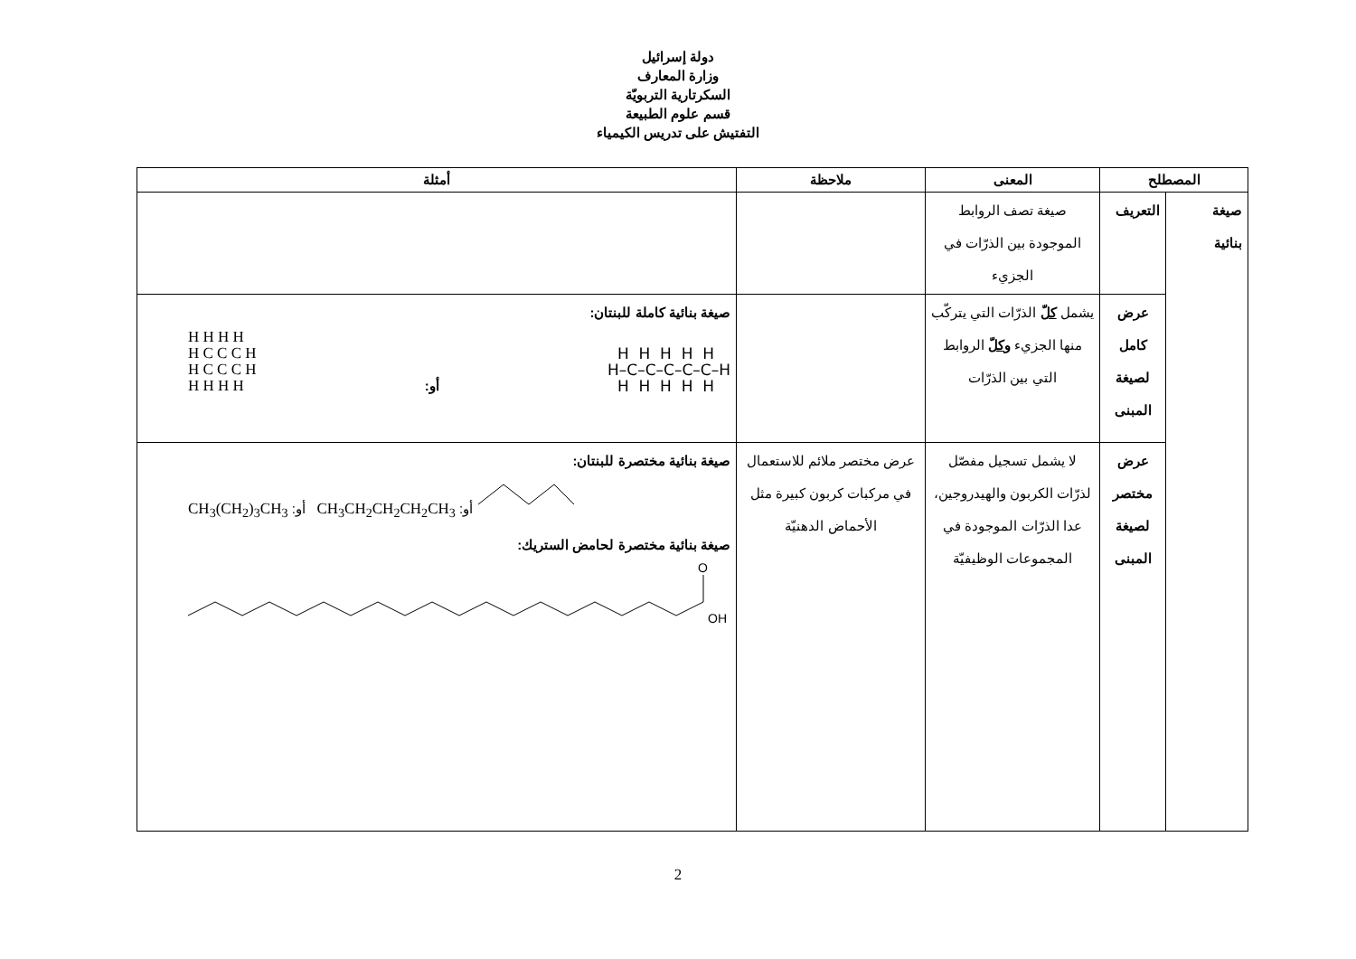دولة إسرائيل
وزارة المعارف
السكرتارية التربويّة
قسم علوم الطبيعة
التفتيش على تدريس الكيمياء
| المصطلح | | المعنى | ملاحظة | أمثلة |
| --- | --- | --- | --- | --- |
| صيغة بنائية | التعريف | صيغة تصف الروابط الموجودة بين الذرّات في الجزيء | | |
| | عرض كامل لصيغة المبنى | يشمل كلّ الذرّات التي يتركّب منها الجزيء وكلّ الروابط التي بين الذرّات | | صيغة بنائية كاملة للبنتان: H H H H H C C C H H C C C H H H H H أو: H H H H H H–C–C–C–C–C–H H H H H H |
| | عرض مختصر لصيغة المبنى | لا يشمل تسجيل مفصّل لذرّات الكربون والهيدروجين، عدا الذرّات الموجودة في المجموعات الوظيفيّة | عرض مختصر ملائم للاستعمال في مركبات كربون كبيرة مثل الأحماض الدهنيّة | صيغة بنائية مختصرة للبنتان: CH<sub>3</sub>(CH<sub>2</sub>)<sub>3</sub>CH<sub>3</sub> :أو CH<sub>3</sub>CH<sub>2</sub>CH<sub>2</sub>CH<sub>2</sub>CH<sub>3</sub> :أو صيغة بنائية مختصرة لحامض الستريك: O OH |
2